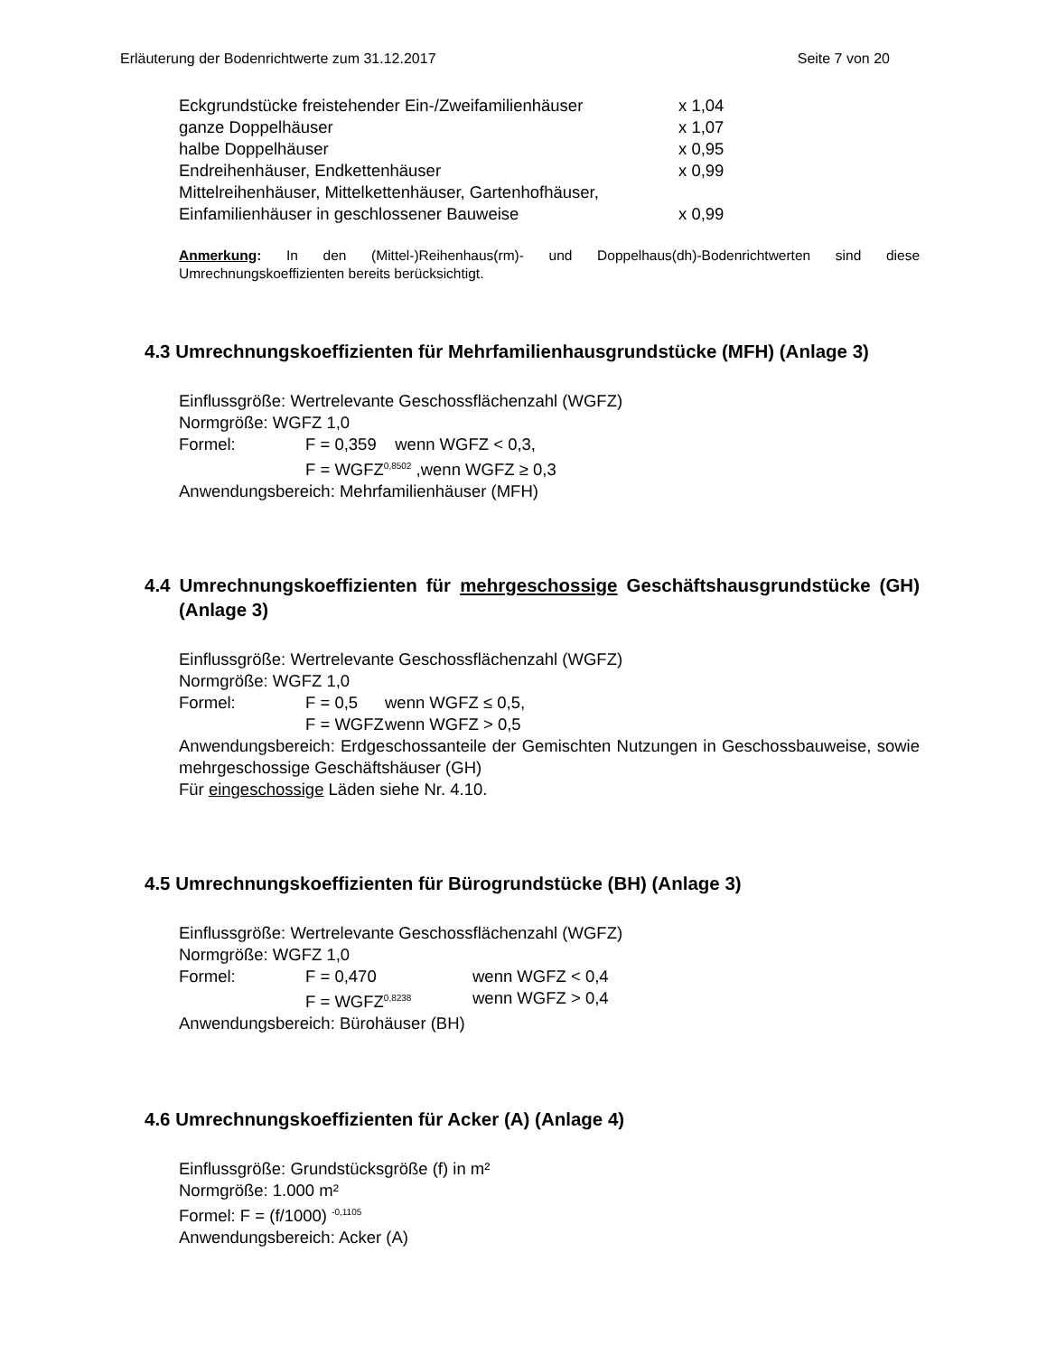Erläuterung der Bodenrichtwerte zum 31.12.2017 Seite 7 von 20
| Eckgrundstücke freistehender Ein-/Zweifamilienhäuser | x 1,04 |
| ganze Doppelhäuser | x 1,07 |
| halbe Doppelhäuser | x 0,95 |
| Endreihenhäuser, Endkettenhäuser | x 0,99 |
| Mittelreihenhäuser, Mittelkettenhäuser, Gartenhofhäuser, Einfamilienhäuser in geschlossener Bauweise | x 0,99 |
Anmerkung: In den (Mittel-)Reihenhaus(rm)- und Doppelhaus(dh)-Bodenrichtwerten sind diese Umrechnungskoeffizienten bereits berücksichtigt.
4.3 Umrechnungskoeffizienten für Mehrfamilienhausgrundstücke (MFH) (Anlage 3)
Einflussgröße: Wertrelevante Geschossflächenzahl (WGFZ)
Normgröße: WGFZ 1,0
| Formel: | F = 0,359 wenn WGFZ < 0,3, |
| | F = WGFZ<sup>0,8502</sup> ,wenn WGFZ ≥ 0,3 |
Anwendungsbereich: Mehrfamilienhäuser (MFH)
4.4 Umrechnungskoeffizienten für mehrgeschossige Geschäftshausgrundstücke (GH) (Anlage 3)
Einflussgröße: Wertrelevante Geschossflächenzahl (WGFZ)
Normgröße: WGFZ 1,0
| Formel: | F = 0,5 | wenn WGFZ ≤ 0,5, |
| | F = WGFZ | wenn WGFZ > 0,5 |
Anwendungsbereich: Erdgeschossanteile der Gemischten Nutzungen in Geschossbauweise, sowie mehrgeschossige Geschäftshäuser (GH)
Für eingeschossige Läden siehe Nr. 4.10.
4.5 Umrechnungskoeffizienten für Bürogrundstücke (BH) (Anlage 3)
Einflussgröße: Wertrelevante Geschossflächenzahl (WGFZ)
Normgröße: WGFZ 1,0
| Formel: | F = 0,470 | wenn WGFZ < 0,4 |
| | F = WGFZ<sup>0,8238</sup> | wenn WGFZ > 0,4 |
Anwendungsbereich: Bürohäuser (BH)
4.6 Umrechnungskoeffizienten für Acker (A) (Anlage 4)
Einflussgröße: Grundstücksgröße (f) in m²
Normgröße: 1.000 m²
Formel: F = (f/1000) <sup>-0,1105</sup>
Anwendungsbereich: Acker (A)